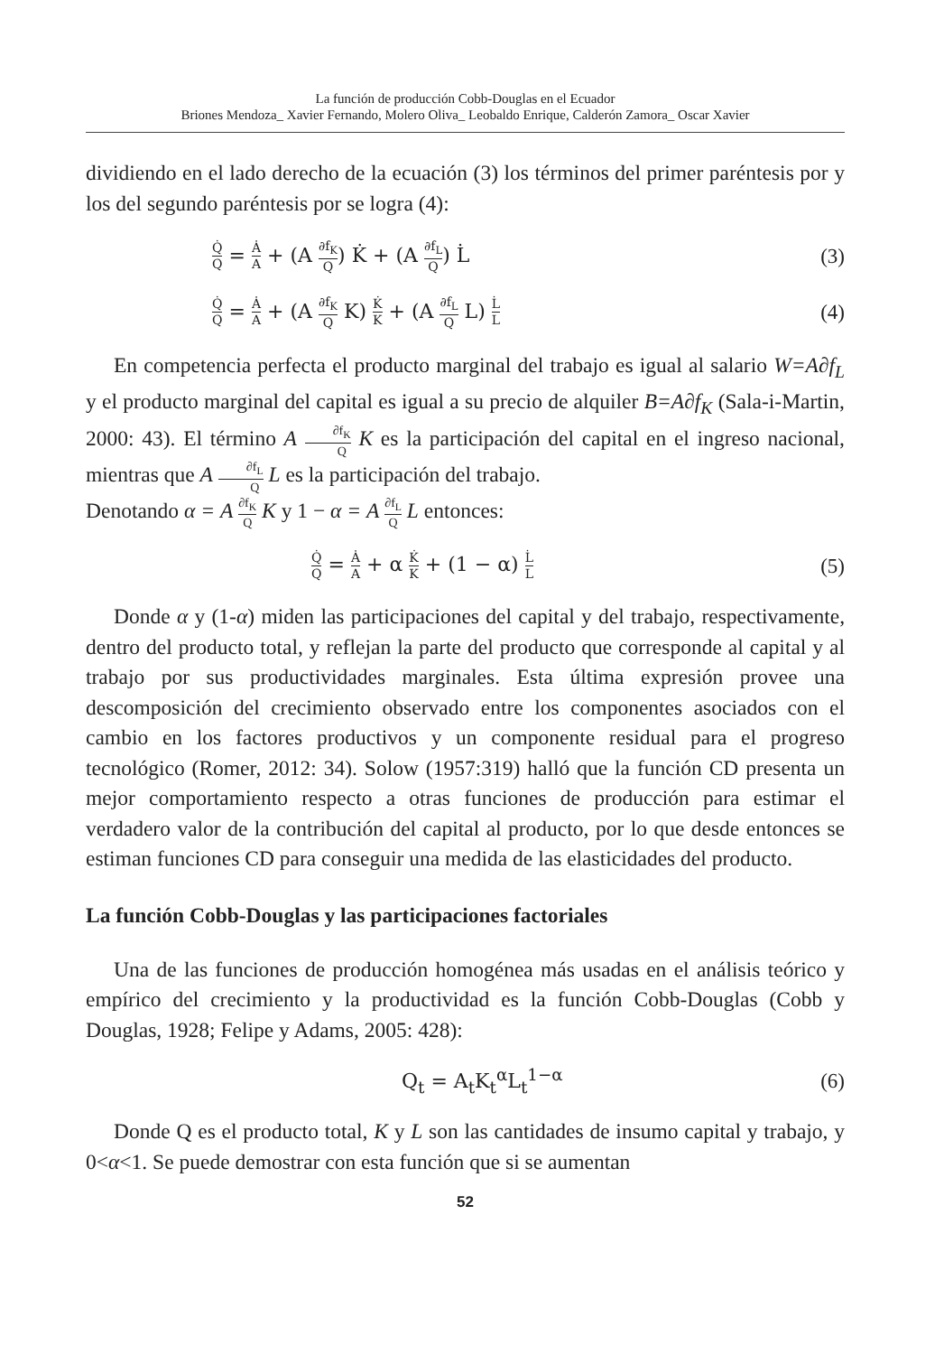La función de producción Cobb-Douglas en el Ecuador
Briones Mendoza_ Xavier Fernando, Molero Oliva_ Leobaldo Enrique, Calderón Zamora_ Oscar Xavier
dividiendo en el lado derecho de la ecuación (3) los términos del primer paréntesis por y los del segundo paréntesis por se logra (4):
Q̇ Q = Ȧ A + (A ∂f<sub>K</sub> Q) K̇ + (A ∂f<sub>L</sub> Q) L̇ (3)
Q̇ Q = Ȧ A + (A ∂f<sub>K</sub> Q K) K̇ K + (A ∂f<sub>L</sub> Q L) L̇ L (4)
En competencia perfecta el producto marginal del trabajo es igual al salario W=A∂f<sub>L</sub> y el producto marginal del capital es igual a su precio de alquiler B=A∂f<sub>K</sub> (Sala-i-Martin, 2000: 43). El término A ∂f<sub>K</sub> Q K es la participación del capital en el ingreso nacional, mientras que A ∂f<sub>L</sub> Q L es la participación del trabajo.
Denotando α = A ∂f<sub>K</sub> Q K y 1 − α = A ∂f<sub>L</sub> Q L entonces:
Q̇ Q = Ȧ A + α K̇ K + (1 − α) L̇ L (5)
Donde α y (1-α) miden las participaciones del capital y del trabajo, respectivamente, dentro del producto total, y reflejan la parte del producto que corresponde al capital y al trabajo por sus productividades marginales. Esta última expresión provee una descomposición del crecimiento observado entre los componentes asociados con el cambio en los factores productivos y un componente residual para el progreso tecnológico (Romer, 2012: 34). Solow (1957:319) halló que la función CD presenta un mejor comportamiento respecto a otras funciones de producción para estimar el verdadero valor de la contribución del capital al producto, por lo que desde entonces se estiman funciones CD para conseguir una medida de las elasticidades del producto.
La función Cobb-Douglas y las participaciones factoriales
Una de las funciones de producción homogénea más usadas en el análisis teórico y empírico del crecimiento y la productividad es la función Cobb-Douglas (Cobb y Douglas, 1928; Felipe y Adams, 2005: 428):
Q<sub>t</sub> = A<sub>t</sub>K<sub>t</sub><sup>α</sup>L<sub>t</sub><sup>1−α</sup> (6)
Donde Q es el producto total, K y L son las cantidades de insumo capital y trabajo, y 0<α<1. Se puede demostrar con esta función que si se aumentan
52